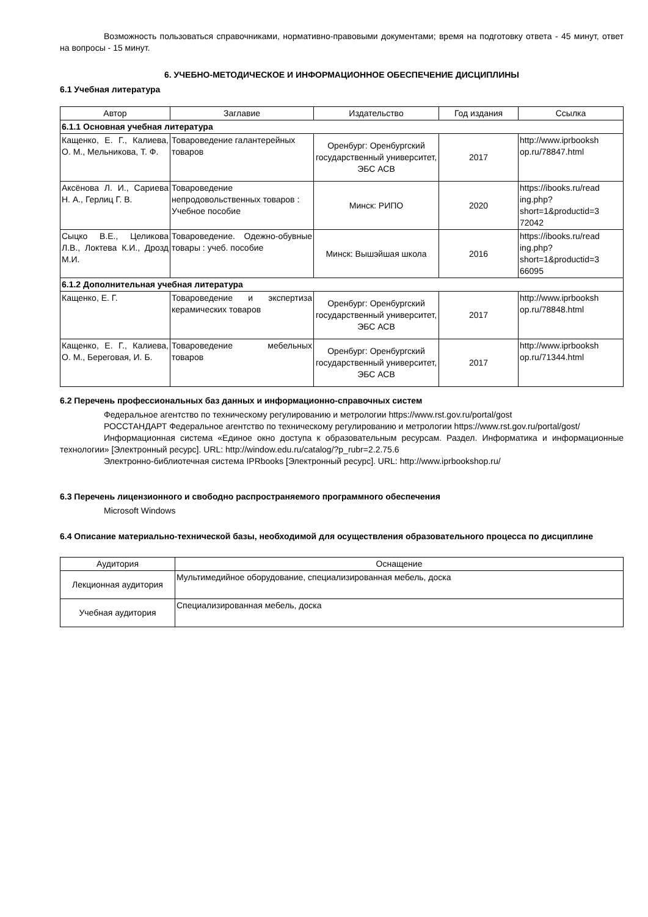Возможность пользоваться справочниками, нормативно-правовыми документами; время на подготовку ответа - 45 минут, ответ на вопросы - 15 минут.
6. УЧЕБНО-МЕТОДИЧЕСКОЕ И ИНФОРМАЦИОННОЕ ОБЕСПЕЧЕНИЕ ДИСЦИПЛИНЫ
6.1 Учебная литература
| Автор | Заглавие | Издательство | Год издания | Ссылка |
| --- | --- | --- | --- | --- |
| 6.1.1 Основная учебная литература | | | | |
| Кащенко, Е. Г., Калиева, О. М., Мельникова, Т. Ф. | Товароведение галантерейных товаров | Оренбург: Оренбургский государственный университет, ЭБС АСВ | 2017 | http://www.iprbooksh op.ru/78847.html |
| Аксёнова Л. И., Сариева Н. А., Герлиц Г. В. | Товароведение непродовольственных товаров : Учебное пособие | Минск: РИПО | 2020 | https://ibooks.ru/read ing.php? short=1&productid=3 72042 |
| Сыцко В.Е., Целикова Л.В., Локтева К.И., Дрозд М.И. | Товароведение. Одежно-обувные товары : учеб. пособие | Минск: Вышэйшая школа | 2016 | https://ibooks.ru/read ing.php? short=1&productid=3 66095 |
| 6.1.2 Дополнительная учебная литература | | | | |
| Кащенко, Е. Г. | Товароведение и экспертиза керамических товаров | Оренбург: Оренбургский государственный университет, ЭБС АСВ | 2017 | http://www.iprbooksh op.ru/78848.html |
| Кащенко, Е. Г., Калиева, О. М., Береговая, И. Б. | Товароведение мебельных товаров | Оренбург: Оренбургский государственный университет, ЭБС АСВ | 2017 | http://www.iprbooksh op.ru/71344.html |
6.2 Перечень профессиональных баз данных и информационно-справочных систем
Федеральное агентство по техническому регулированию и метрологии https://www.rst.gov.ru/portal/gost
РОССТАНДАРТ Федеральное агентство по техническому регулированию и метрологии https://www.rst.gov.ru/portal/gost/
Информационная система «Единое окно доступа к образовательным ресурсам. Раздел. Информатика и информационные технологии» [Электронный ресурс]. URL: http://window.edu.ru/catalog/?p_rubr=2.2.75.6
Электронно-библиотечная система IPRbooks [Электронный ресурс]. URL: http://www.iprbookshop.ru/
6.3 Перечень лицензионного и свободно распространяемого программного обеспечения
Microsoft Windows
6.4 Описание материально-технической базы, необходимой для осуществления образовательного процесса по дисциплине
| Аудитория | Оснащение |
| --- | --- |
| Лекционная аудитория | Мультимедийное оборудование, специализированная мебель, доска |
| Учебная аудитория | Специализированная мебель, доска |